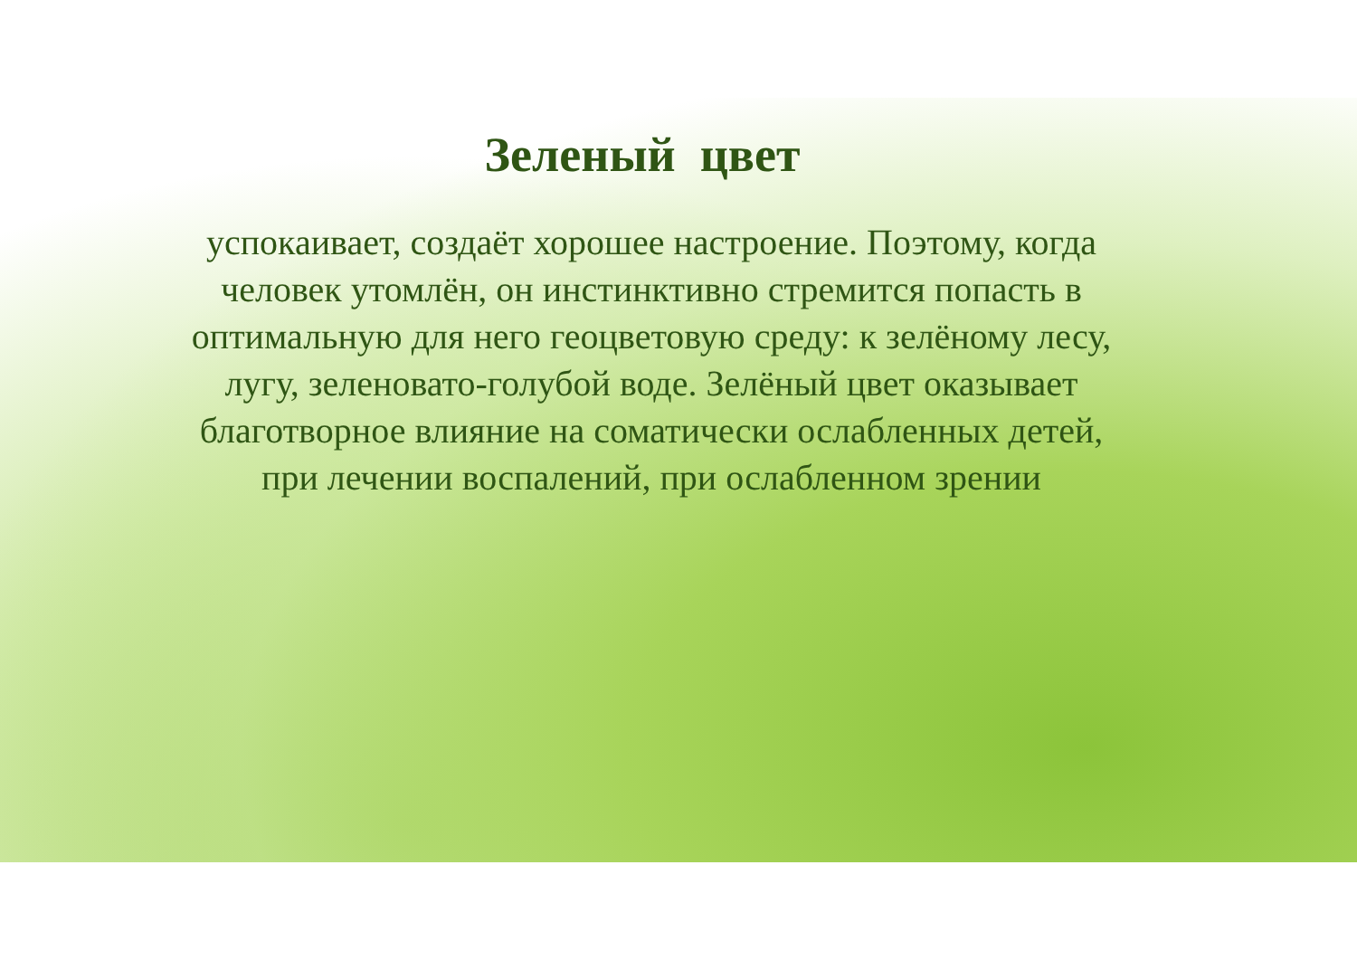Зеленый цвет
успокаивает, создаёт хорошее настроение. Поэтому, когда человек утомлён, он инстинктивно стремится попасть в оптимальную для него геоцветовую среду: к зелёному лесу, лугу, зеленовато-голубой воде. Зелёный цвет оказывает благотворное влияние на соматически ослабленных детей, при лечении воспалений, при ослабленном зрении